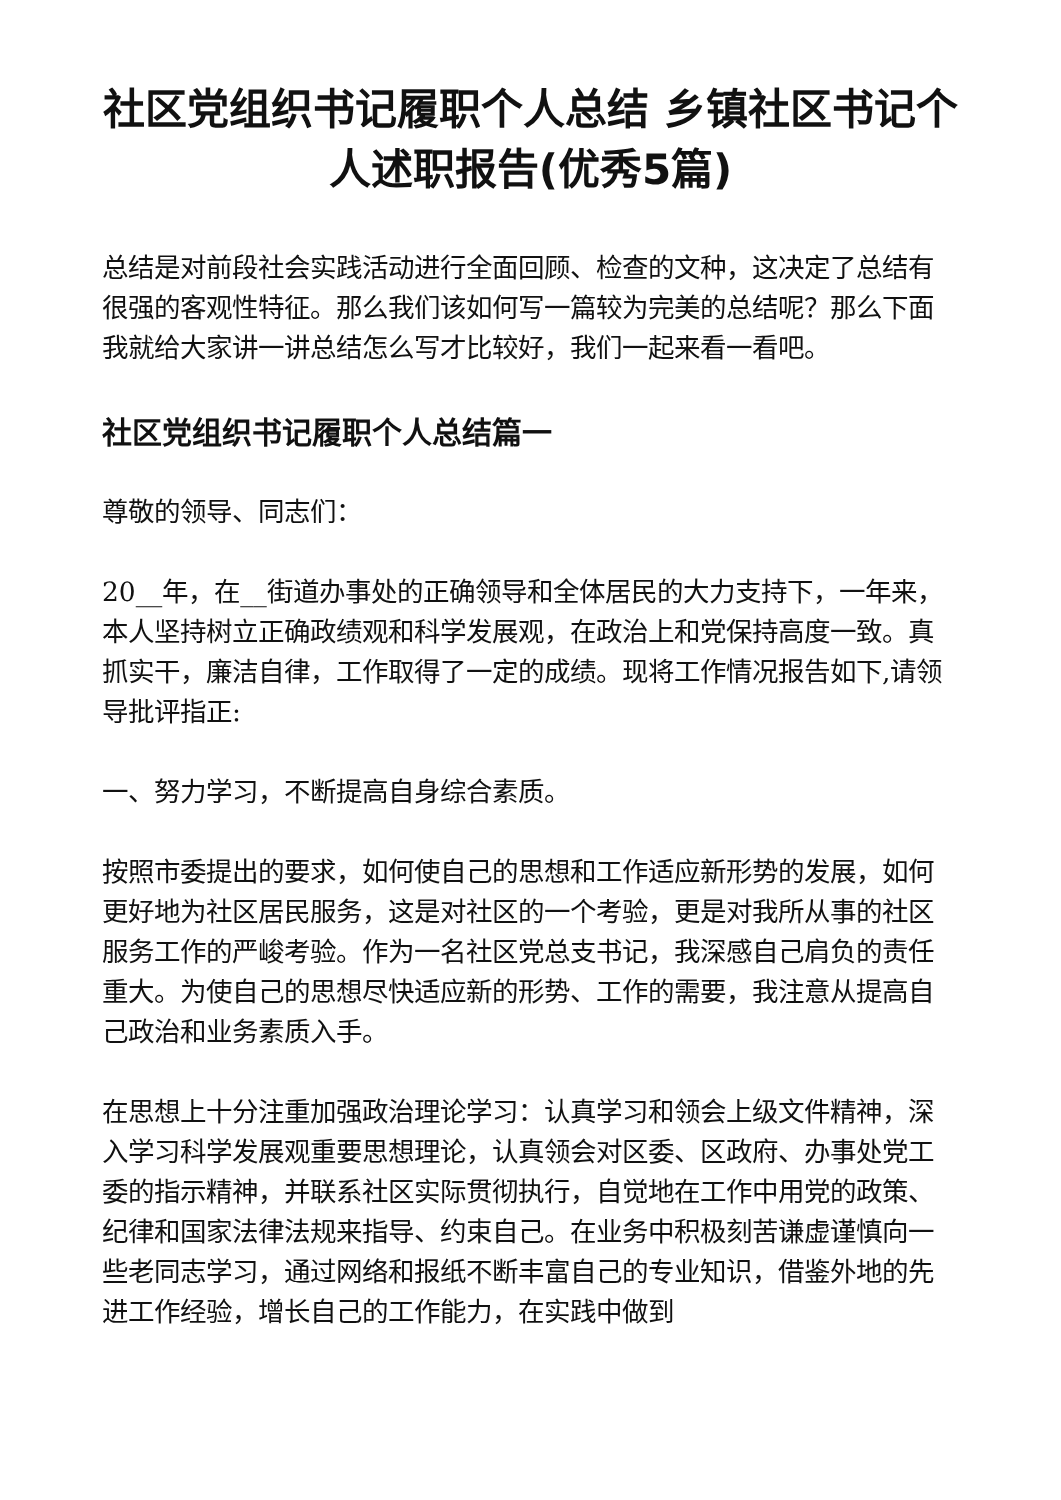社区党组织书记履职个人总结 乡镇社区书记个人述职报告(优秀5篇)
总结是对前段社会实践活动进行全面回顾、检查的文种，这决定了总结有很强的客观性特征。那么我们该如何写一篇较为完美的总结呢？那么下面我就给大家讲一讲总结怎么写才比较好，我们一起来看一看吧。
社区党组织书记履职个人总结篇一
尊敬的领导、同志们：
20__年，在__街道办事处的正确领导和全体居民的大力支持下，一年来，本人坚持树立正确政绩观和科学发展观，在政治上和党保持高度一致。真抓实干，廉洁自律，工作取得了一定的成绩。现将工作情况报告如下,请领导批评指正:
一、努力学习，不断提高自身综合素质。
按照市委提出的要求，如何使自己的思想和工作适应新形势的发展，如何更好地为社区居民服务，这是对社区的一个考验，更是对我所从事的社区服务工作的严峻考验。作为一名社区党总支书记，我深感自己肩负的责任重大。为使自己的思想尽快适应新的形势、工作的需要，我注意从提高自己政治和业务素质入手。
在思想上十分注重加强政治理论学习：认真学习和领会上级文件精神，深入学习科学发展观重要思想理论，认真领会对区委、区政府、办事处党工委的指示精神，并联系社区实际贯彻执行，自觉地在工作中用党的政策、纪律和国家法律法规来指导、约束自己。在业务中积极刻苦谦虚谨慎向一些老同志学习，通过网络和报纸不断丰富自己的专业知识，借鉴外地的先进工作经验，增长自己的工作能力，在实践中做到